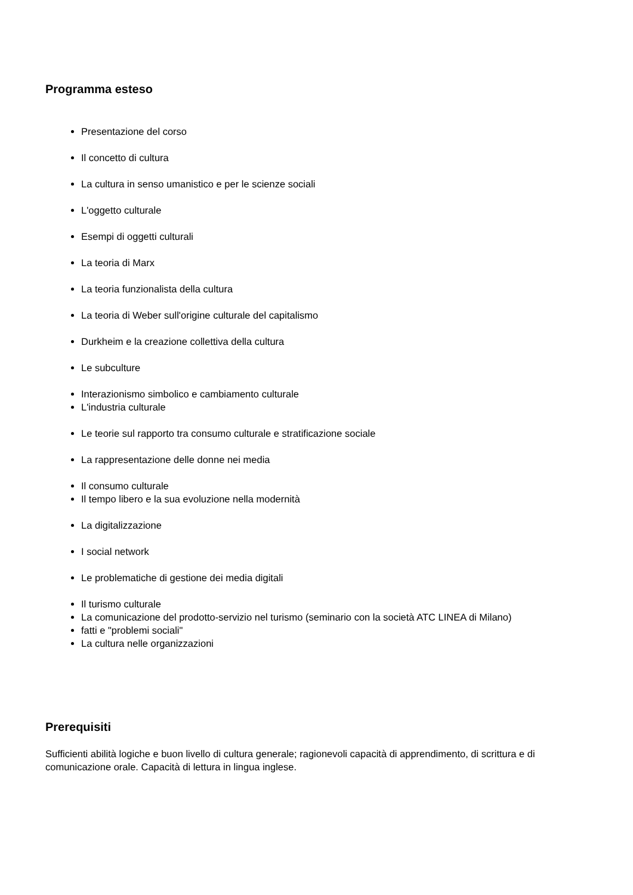Programma esteso
Presentazione del corso
Il concetto di cultura
La cultura in senso umanistico e per le scienze sociali
L'oggetto culturale
Esempi di oggetti culturali
La teoria di Marx
La teoria funzionalista della cultura
La teoria di Weber sull'origine culturale del capitalismo
Durkheim e la creazione collettiva della cultura
Le subculture
Interazionismo simbolico e cambiamento culturale
L'industria culturale
Le teorie sul rapporto tra consumo culturale e stratificazione sociale
La rappresentazione delle donne nei media
Il consumo culturale
Il tempo libero e la sua evoluzione nella modernità
La digitalizzazione
I social network
Le problematiche di gestione dei media digitali
Il turismo culturale
La comunicazione del prodotto-servizio nel turismo (seminario con la società ATC LINEA di Milano)
fatti e "problemi sociali"
La cultura nelle organizzazioni
Prerequisiti
Sufficienti abilità logiche e buon livello di cultura generale; ragionevoli capacità di apprendimento, di scrittura e di comunicazione orale. Capacità di lettura in lingua inglese.